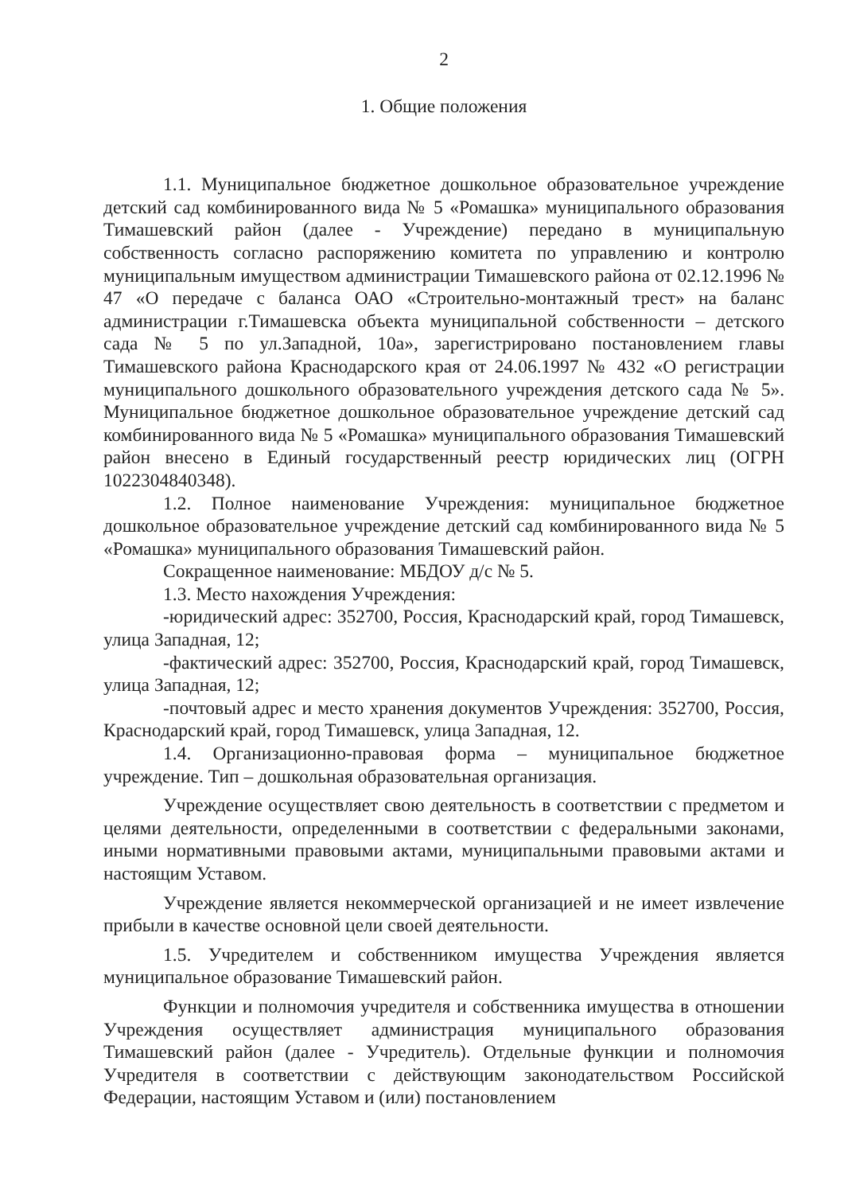2
1. Общие положения
1.1. Муниципальное бюджетное дошкольное образовательное учреждение детский сад комбинированного вида № 5 «Ромашка» муниципального образования Тимашевский район (далее - Учреждение) передано в муниципальную собственность согласно распоряжению комитета по управлению и контролю муниципальным имуществом администрации Тимашевского района от 02.12.1996 № 47 «О передаче с баланса ОАО «Строительно-монтажный трест» на баланс администрации г.Тимашевска объекта муниципальной собственности – детского сада № 5 по ул.Западной, 10а», зарегистрировано постановлением главы Тимашевского района Краснодарского края от 24.06.1997 № 432 «О регистрации муниципального дошкольного образовательного учреждения детского сада № 5». Муниципальное бюджетное дошкольное образовательное учреждение детский сад комбинированного вида № 5 «Ромашка» муниципального образования Тимашевский район внесено в Единый государственный реестр юридических лиц (ОГРН 1022304840348).
1.2. Полное наименование Учреждения: муниципальное бюджетное дошкольное образовательное учреждение детский сад комбинированного вида № 5 «Ромашка» муниципального образования Тимашевский район.
Сокращенное наименование: МБДОУ д/с № 5.
1.3. Место нахождения Учреждения:
-юридический адрес: 352700, Россия, Краснодарский край, город Тимашевск, улица Западная, 12;
-фактический адрес: 352700, Россия, Краснодарский край, город Тимашевск, улица Западная, 12;
-почтовый адрес и место хранения документов Учреждения: 352700, Россия, Краснодарский край, город Тимашевск, улица Западная, 12.
1.4. Организационно-правовая форма – муниципальное бюджетное учреждение. Тип – дошкольная образовательная организация.
Учреждение осуществляет свою деятельность в соответствии с предметом и целями деятельности, определенными в соответствии с федеральными законами, иными нормативными правовыми актами, муниципальными правовыми актами и настоящим Уставом.
Учреждение является некоммерческой организацией и не имеет извлечение прибыли в качестве основной цели своей деятельности.
1.5. Учредителем и собственником имущества Учреждения является муниципальное образование Тимашевский район.
Функции и полномочия учредителя и собственника имущества в отношении Учреждения осуществляет администрация муниципального образования Тимашевский район (далее - Учредитель). Отдельные функции и полномочия Учредителя в соответствии с действующим законодательством Российской Федерации, настоящим Уставом и (или) постановлением